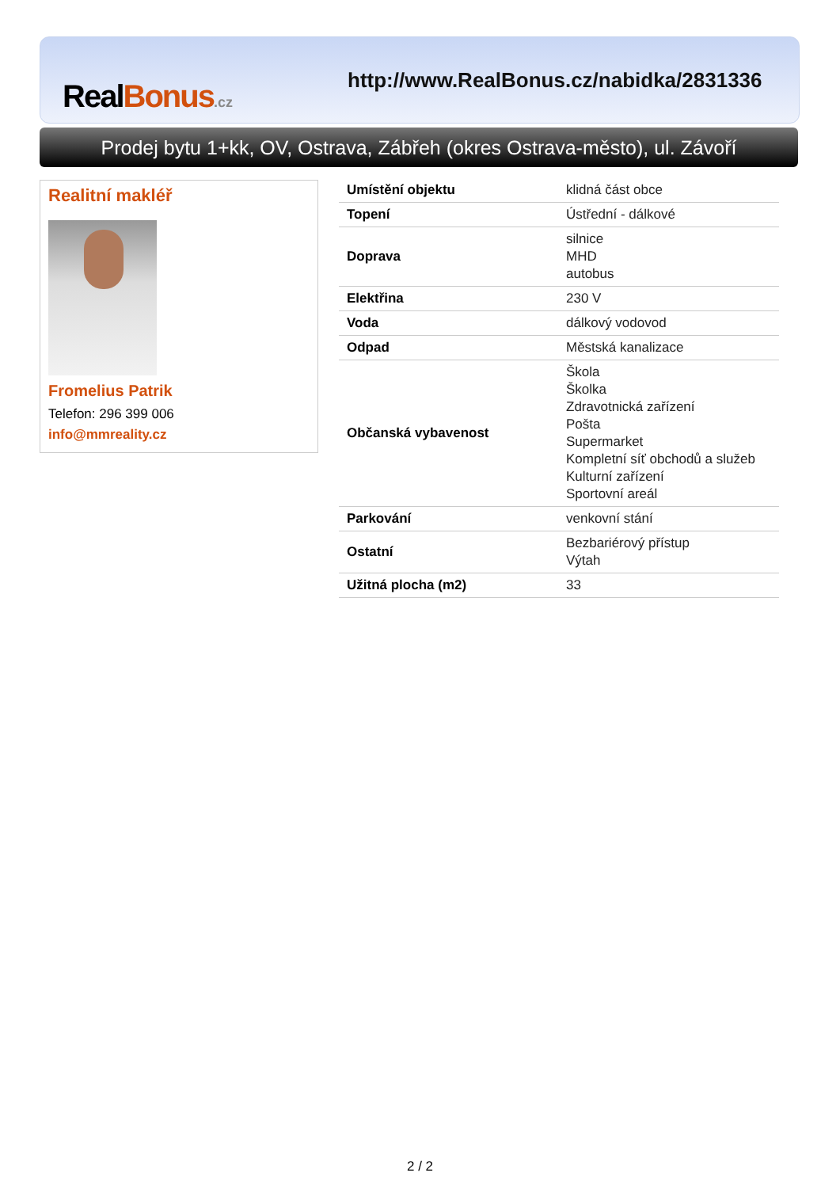RealBonus.cz
http://www.RealBonus.cz/nabidka/2831336
Prodej bytu 1+kk, OV, Ostrava, Zábřeh (okres Ostrava-město), ul. Závoří
Realitní makléř
Fromelius Patrik
Telefon: 296 399 006
info@mmreality.cz
| Umístění objektu | klidná část obce |
| Topení | Ústřední - dálkové |
| Doprava | silnice MHD autobus |
| Elektřina | 230 V |
| Voda | dálkový vodovod |
| Odpad | Městská kanalizace |
| Občanská vybavenost | Škola Školka Zdravotnická zařízení Pošta Supermarket Kompletní síť obchodů a služeb Kulturní zařízení Sportovní areál |
| Parkování | venkovní stání |
| Ostatní | Bezbariérový přístup Výtah |
| Užitná plocha (m2) | 33 |
2 / 2